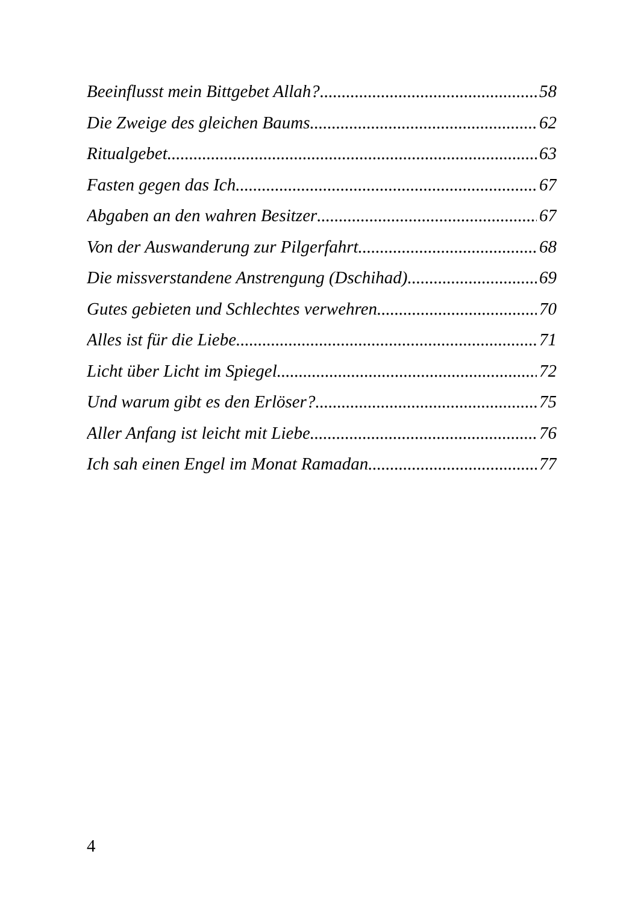Beeinflusst mein Bittgebet Allah? 58
Die Zweige des gleichen Baums 62
Ritualgebet 63
Fasten gegen das Ich 67
Abgaben an den wahren Besitzer 67
Von der Auswanderung zur Pilgerfahrt 68
Die missverstandene Anstrengung (Dschihad) 69
Gutes gebieten und Schlechtes verwehren 70
Alles ist für die Liebe 71
Licht über Licht im Spiegel 72
Und warum gibt es den Erlöser? 75
Aller Anfang ist leicht mit Liebe 76
Ich sah einen Engel im Monat Ramadan 77
4